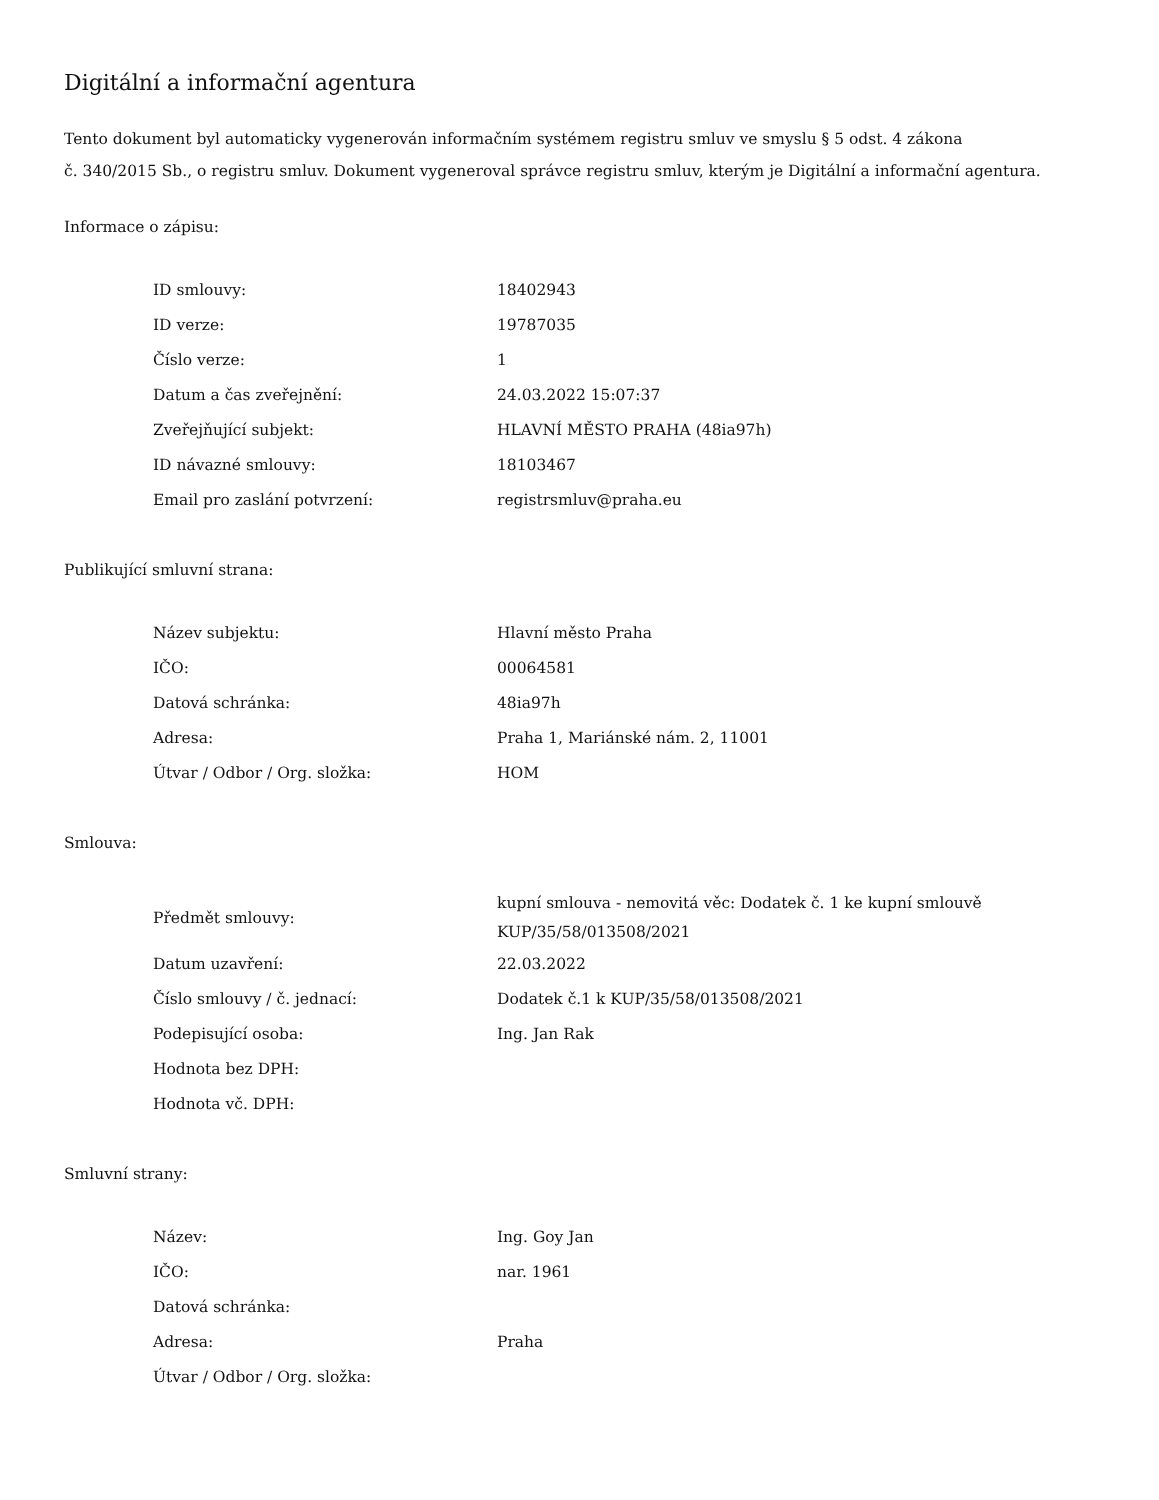Digitální a informační agentura
Tento dokument byl automaticky vygenerován informačním systémem registru smluv ve smyslu § 5 odst. 4 zákona
č. 340/2015 Sb., o registru smluv. Dokument vygeneroval správce registru smluv, kterým je Digitální a informační agentura.
Informace o zápisu:
| ID smlouvy: | 18402943 |
| ID verze: | 19787035 |
| Číslo verze: | 1 |
| Datum a čas zveřejnění: | 24.03.2022 15:07:37 |
| Zveřejňující subjekt: | HLAVNÍ MĚSTO PRAHA (48ia97h) |
| ID návazné smlouvy: | 18103467 |
| Email pro zaslání potvrzení: | registrsmluv@praha.eu |
Publikující smluvní strana:
| Název subjektu: | Hlavní město Praha |
| IČO: | 00064581 |
| Datová schránka: | 48ia97h |
| Adresa: | Praha 1, Mariánské nám. 2, 11001 |
| Útvar / Odbor / Org. složka: | HOM |
Smlouva:
| Předmět smlouvy: | kupní smlouva - nemovitá věc: Dodatek č. 1 ke kupní smlouvě KUP/35/58/013508/2021 |
| Datum uzavření: | 22.03.2022 |
| Číslo smlouvy / č. jednací: | Dodatek č.1 k KUP/35/58/013508/2021 |
| Podepisující osoba: | Ing. Jan Rak |
| Hodnota bez DPH: | |
| Hodnota vč. DPH: | |
Smluvní strany:
| Název: | Ing. Goy Jan |
| IČO: | nar. 1961 |
| Datová schránka: | |
| Adresa: | Praha |
| Útvar / Odbor / Org. složka: | |